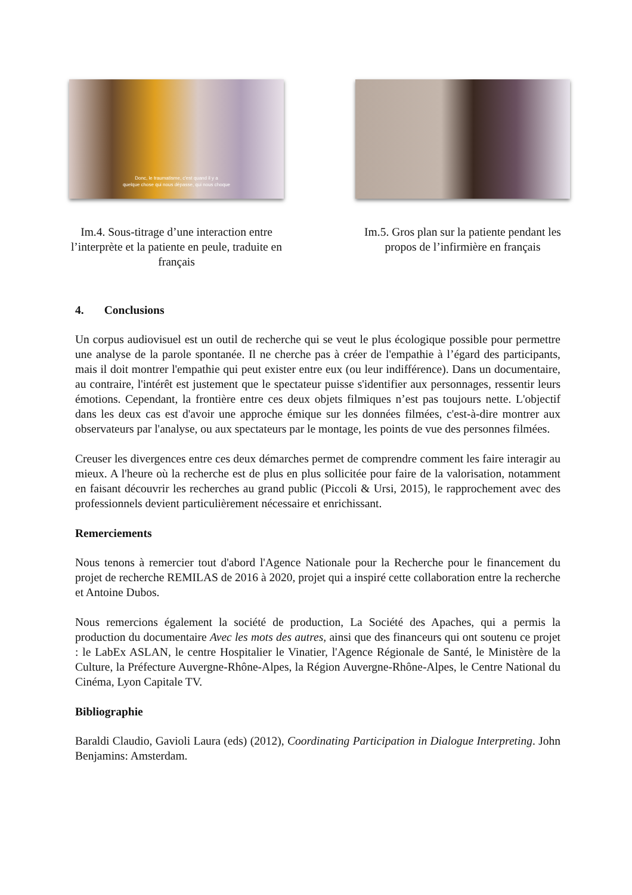Donc, le traumatisme, c'est quand il y a
quelque chose qui nous dépasse, qui nous choque
Im.4. Sous-titrage d’une interaction entre l’interprète et la patiente en peule, traduite en français
Im.5. Gros plan sur la patiente pendant les propos de l’infirmière en français
4. Conclusions
Un corpus audiovisuel est un outil de recherche qui se veut le plus écologique possible pour permettre une analyse de la parole spontanée. Il ne cherche pas à créer de l'empathie à l’égard des participants, mais il doit montrer l'empathie qui peut exister entre eux (ou leur indifférence). Dans un documentaire, au contraire, l'intérêt est justement que le spectateur puisse s'identifier aux personnages, ressentir leurs émotions. Cependant, la frontière entre ces deux objets filmiques n’est pas toujours nette. L'objectif dans les deux cas est d'avoir une approche émique sur les données filmées, c'est-à-dire montrer aux observateurs par l'analyse, ou aux spectateurs par le montage, les points de vue des personnes filmées.
Creuser les divergences entre ces deux démarches permet de comprendre comment les faire interagir au mieux. A l'heure où la recherche est de plus en plus sollicitée pour faire de la valorisation, notamment en faisant découvrir les recherches au grand public (Piccoli & Ursi, 2015), le rapprochement avec des professionnels devient particulièrement nécessaire et enrichissant.
Remerciements
Nous tenons à remercier tout d'abord l'Agence Nationale pour la Recherche pour le financement du projet de recherche REMILAS de 2016 à 2020, projet qui a inspiré cette collaboration entre la recherche et Antoine Dubos.
Nous remercions également la société de production, La Société des Apaches, qui a permis la production du documentaire Avec les mots des autres, ainsi que des financeurs qui ont soutenu ce projet : le LabEx ASLAN, le centre Hospitalier le Vinatier, l'Agence Régionale de Santé, le Ministère de la Culture, la Préfecture Auvergne-Rhône-Alpes, la Région Auvergne-Rhône-Alpes, le Centre National du Cinéma, Lyon Capitale TV.
Bibliographie
Baraldi Claudio, Gavioli Laura (eds) (2012), Coordinating Participation in Dialogue Interpreting. John Benjamins: Amsterdam.